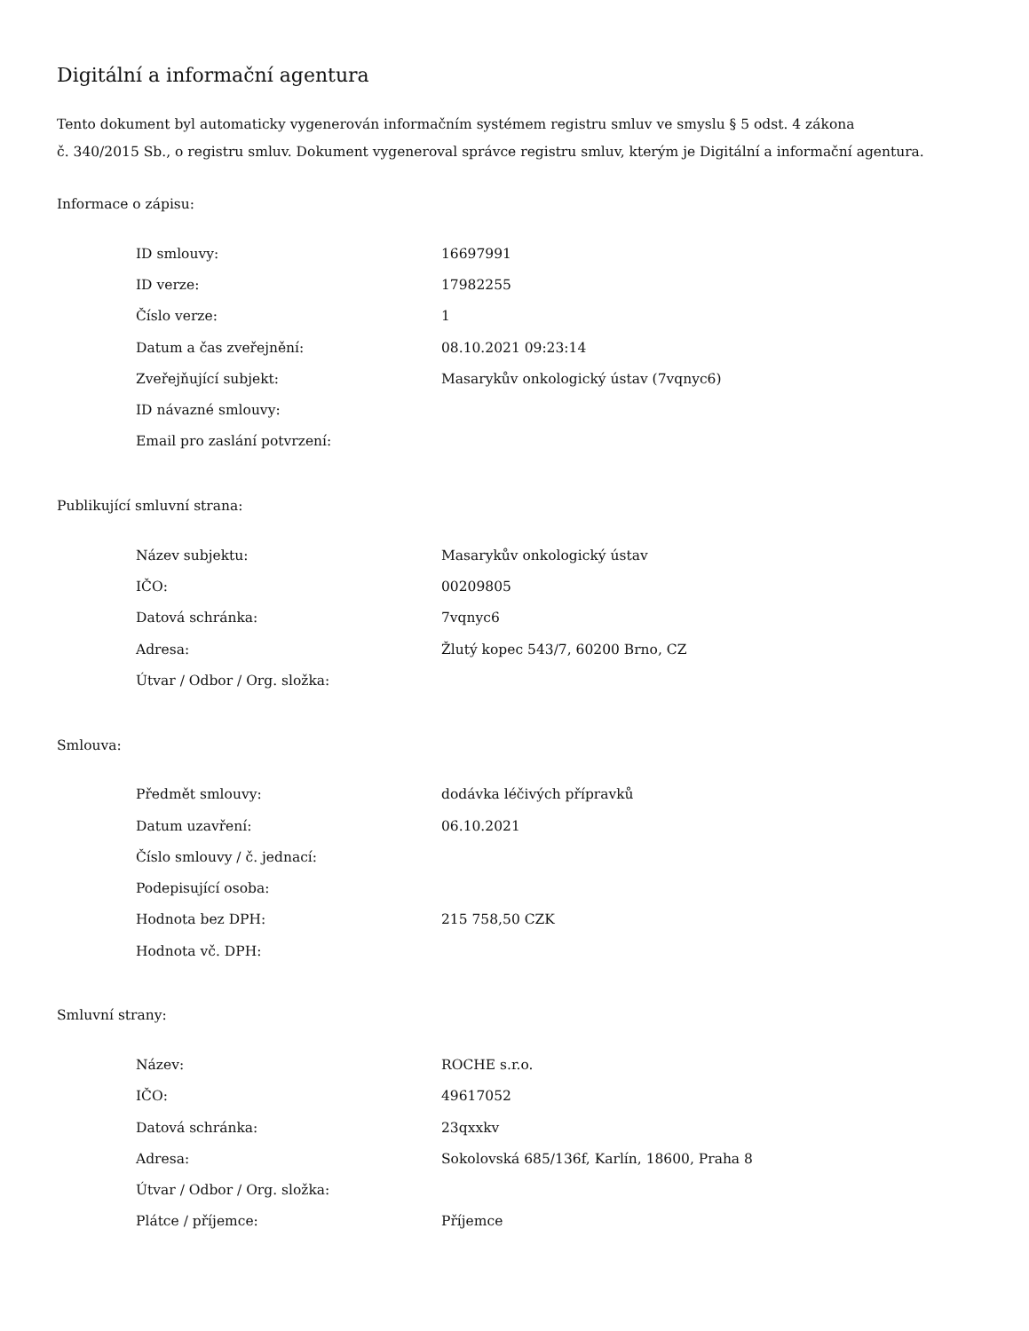Digitální a informační agentura
Tento dokument byl automaticky vygenerován informačním systémem registru smluv ve smyslu § 5 odst. 4 zákona
č. 340/2015 Sb., o registru smluv. Dokument vygeneroval správce registru smluv, kterým je Digitální a informační agentura.
Informace o zápisu:
| ID smlouvy: | 16697991 |
| ID verze: | 17982255 |
| Číslo verze: | 1 |
| Datum a čas zveřejnění: | 08.10.2021 09:23:14 |
| Zveřejňující subjekt: | Masarykův onkologický ústav (7vqnyc6) |
| ID návazné smlouvy: | |
| Email pro zaslání potvrzení: | |
Publikující smluvní strana:
| Název subjektu: | Masarykův onkologický ústav |
| IČO: | 00209805 |
| Datová schránka: | 7vqnyc6 |
| Adresa: | Žlutý kopec 543/7, 60200 Brno, CZ |
| Útvar / Odbor / Org. složka: | |
Smlouva:
| Předmět smlouvy: | dodávka léčivých přípravků |
| Datum uzavření: | 06.10.2021 |
| Číslo smlouvy / č. jednací: | |
| Podepisující osoba: | |
| Hodnota bez DPH: | 215 758,50 CZK |
| Hodnota vč. DPH: | |
Smluvní strany:
| Název: | ROCHE s.r.o. |
| IČO: | 49617052 |
| Datová schránka: | 23qxxkv |
| Adresa: | Sokolovská 685/136f, Karlín, 18600, Praha 8 |
| Útvar / Odbor / Org. složka: | |
| Plátce / příjemce: | Příjemce |